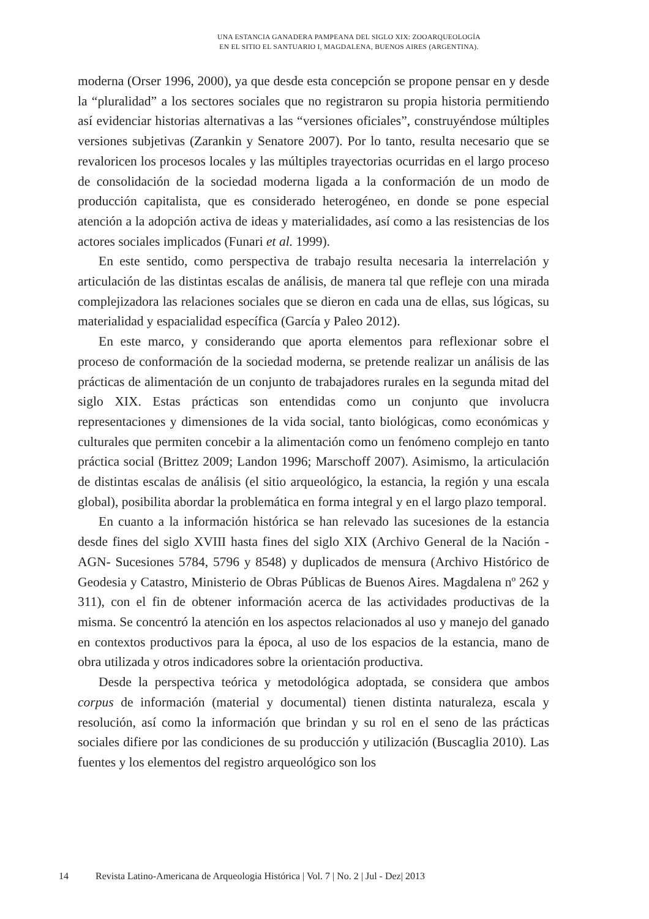UNA ESTANCIA GANADERA PAMPEANA DEL SIGLO XIX: ZOOARQUEOLOGÍA
EN EL SITIO EL SANTUARIO I, MAGDALENA, BUENOS AIRES (ARGENTINA).
moderna (Orser 1996, 2000), ya que desde esta concepción se propone pensar en y desde la “pluralidad” a los sectores sociales que no registraron su propia historia permitiendo así evidenciar historias alternativas a las “versiones oficiales”, construyéndose múltiples versiones subjetivas (Zarankin y Senatore 2007). Por lo tanto, resulta necesario que se revaloricen los procesos locales y las múltiples trayectorias ocurridas en el largo proceso de consolidación de la sociedad moderna ligada a la conformación de un modo de producción capitalista, que es considerado heterogéneo, en donde se pone especial atención a la adopción activa de ideas y materialidades, así como a las resistencias de los actores sociales implicados (Funari et al. 1999).
En este sentido, como perspectiva de trabajo resulta necesaria la interrelación y articulación de las distintas escalas de análisis, de manera tal que refleje con una mirada complejizadora las relaciones sociales que se dieron en cada una de ellas, sus lógicas, su materialidad y espacialidad específica (García y Paleo 2012).
En este marco, y considerando que aporta elementos para reflexionar sobre el proceso de conformación de la sociedad moderna, se pretende realizar un análisis de las prácticas de alimentación de un conjunto de trabajadores rurales en la segunda mitad del siglo XIX. Estas prácticas son entendidas como un conjunto que involucra representaciones y dimensiones de la vida social, tanto biológicas, como económicas y culturales que permiten concebir a la alimentación como un fenómeno complejo en tanto práctica social (Brittez 2009; Landon 1996; Marschoff 2007). Asimismo, la articulación de distintas escalas de análisis (el sitio arqueológico, la estancia, la región y una escala global), posibilita abordar la problemática en forma integral y en el largo plazo temporal.
En cuanto a la información histórica se han relevado las sucesiones de la estancia desde fines del siglo XVIII hasta fines del siglo XIX (Archivo General de la Nación -AGN- Sucesiones 5784, 5796 y 8548) y duplicados de mensura (Archivo Histórico de Geodesia y Catastro, Ministerio de Obras Públicas de Buenos Aires. Magdalena nº 262 y 311), con el fin de obtener información acerca de las actividades productivas de la misma. Se concentró la atención en los aspectos relacionados al uso y manejo del ganado en contextos productivos para la época, al uso de los espacios de la estancia, mano de obra utilizada y otros indicadores sobre la orientación productiva.
Desde la perspectiva teórica y metodológica adoptada, se considera que ambos corpus de información (material y documental) tienen distinta naturaleza, escala y resolución, así como la información que brindan y su rol en el seno de las prácticas sociales difiere por las condiciones de su producción y utilización (Buscaglia 2010). Las fuentes y los elementos del registro arqueológico son los
14 Revista Latino-Americana de Arqueologia Histórica | Vol. 7 | No. 2 | Jul - Dez| 2013